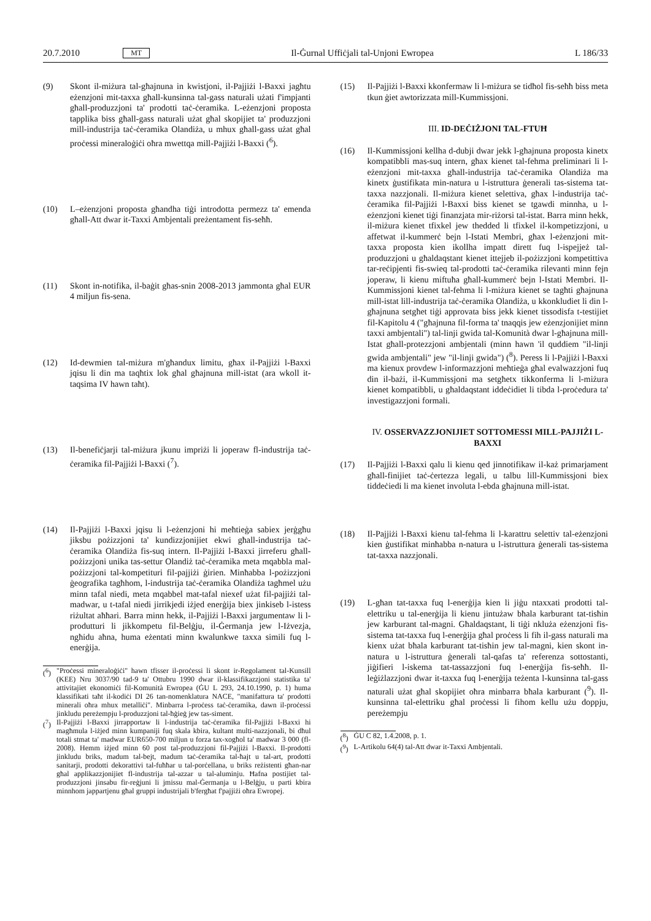20.7.2010 MT Il-Ġurnal Uffiċjali tal-Unjoni Ewropea L 186/33
(9) Skont il-miżura tal-għajnuna in kwistjoni, il-Pajjiżi l-Baxxi jagħtu eżenzjoni mit-taxxa għall-kunsinna tal-gass naturali użati f'impjanti għall-produzzjoni ta' prodotti taċ-ċeramika. L-eżenzjoni proposta tapplika biss għall-gass naturali użat għal skopijiet ta' produzzjoni mill-industrija taċ-ċeramika Olandiża, u mhux għall-gass użat għal proċessi mineraloġiċi oħra mwettqa mill-Pajjiżi l-Baxxi (<sup>6</sup>).
(10) L–eżenzjoni proposta għandha tiġi introdotta permezz ta' emenda għall-Att dwar it-Taxxi Ambjentali preżentament fis-seħħ.
(11) Skont in-notifika, il-baġit għas-snin 2008-2013 jammonta għal EUR 4 miljun fis-sena.
(12) Id-dewmien tal-miżura m'għandux limitu, għax il-Pajjiżi l-Baxxi jqisu li din ma taqħtix lok għal għajnuna mill-istat (ara wkoll it-taqsima IV hawn taħt).
(13) Il-benefiċjarji tal-miżura jkunu impriżi li joperaw fl-industrija taċ-ċeramika fil-Pajjiżi l-Baxxi (<sup>7</sup>).
(14) Il-Pajjiżi l-Baxxi jqisu li l-eżenzjoni hi meħtieġa sabiex jerġgħu jiksbu pożizzjoni ta' kundizzjonijiet ekwi għall-industrija taċ-ċeramika Olandiża fis-suq intern. Il-Pajjiżi l-Baxxi jirreferu għall-pożizzjoni unika tas-settur Olandiż taċ-ċeramika meta mqabbla mal-pożizzjoni tal-kompetituri fil-pajjiżi ġirien. Minħabba l-pożizzjoni ġeografika tagħhom, l-industrija taċ-ċeramika Olandiża tagħmel użu minn tafal niedi, meta mqabbel mat-tafal niexef użat fil-pajjiżi tal-madwar, u t-tafal niedi jirrikjedi iżjed enerġija biex jinkiseb l-istess riżultat aħħari. Barra minn hekk, il-Pajjiżi l-Baxxi jargumentaw li l-produtturi li jikkompetu fil-Belġju, il-Ġermanja jew l-Iżvezja, ngħidu aħna, huma eżentati minn kwalunkwe taxxa simili fuq l-enerġija.
(<sup>6</sup>) "Proċessi mineraloġiċi" hawn tfisser il-proċessi li skont ir-Regolament tal-Kunsill (KEE) Nru 3037/90 tad-9 ta' Ottubru 1990 dwar il-klassifikazzjoni statistika ta' attivitajiet ekonomiċi fil-Komunità Ewropea (ĠU L 293, 24.10.1990, p. 1) huma klassifikati taħt il-kodiċi DI 26 tan-nomenklatura NACE, "manifattura ta' prodotti minerali oħra mhux metalliċi". Minbarra l-proċess taċ-ċeramika, dawn il-proċessi jinkludu pereżempju l-produzzjoni tal-ħġieġ jew tas-siment.
(<sup>7</sup>) Il-Pajjiżi l-Baxxi jirrapportaw li l-industrija taċ-ċeramika fil-Pajjiżi l-Baxxi hi magħmula l-iżjed minn kumpaniji fuq skala kbira, kultant multi-nazzjonali, bi dħul totali stmat ta' madwar EUR650-700 miljun u forza tax-xogħol ta' madwar 3 000 (fl-2008). Hemm iżjed minn 60 post tal-produzzjoni fil-Pajjiżi l-Baxxi. Il-prodotti jinkludu briks, madum tal-bejt, madum taċ-ċeramika tal-ħajt u tal-art, prodotti sanitarji, prodotti dekorattivi tal-fuħħar u tal-porċellana, u briks reżistenti għan-nar għal applikazzjonijiet fl-industrija tal-azzar u tal-aluminju. Ħafna postijiet tal-produzzjoni jinsabu fir-reġjuni li jmissu mal-Ġermanja u l-Belġju, u parti kbira minnhom jappartjenu għal gruppi industrijali b'fergħat f'pajjiżi oħra Ewropej.
(15) Il-Pajjiżi l-Baxxi kkonfermaw li l-miżura se tidħol fis-seħħ biss meta tkun ġiet awtorizzata mill-Kummissjoni.
III. ID-DEĊIŻJONI TAL-FTUĦ
(16) Il-Kummissjoni kellha d-dubji dwar jekk l-għajnuna proposta kinetx kompatibbli mas-suq intern, għax kienet tal-fehma preliminari li l-eżenzjoni mit-taxxa għall-industrija taċ-ċeramika Olandiża ma kinetx ġustifikata min-natura u l-istruttura ġenerali tas-sistema tat-taxxa nazzjonali. Il-miżura kienet selettiva, għax l-industrija taċ-ċeramika fil-Pajjiżi l-Baxxi biss kienet se tgawdi minnha, u l-eżenzjoni kienet tiġi finanzjata mir-riżorsi tal-istat. Barra minn hekk, il-miżura kienet tfixkel jew thedded li tfixkel il-kompetizzjoni, u affetwat il-kummerċ bejn l-Istati Membri, għax l-eżenzjoni mit-taxxa proposta kien ikollha impatt dirett fuq l-ispejjeż tal-produzzjoni u għaldaqstant kienet ittejjeb il-pożizzjoni kompetittiva tar-reċipjenti fis-swieq tal-prodotti taċ-ċeramika rilevanti minn fejn joperaw, li kienu miftuħa għall-kummerċ bejn l-Istati Membri. Il-Kummissjoni kienet tal-fehma li l-miżura kienet se tagħti għajnuna mill-istat lill-industrija taċ-ċeramika Olandiża, u kkonkludiet li din l-għajnuna setgħet tiġi approvata biss jekk kienet tissodisfa t-testijiet fil-Kapitolu 4 ("għajnuna fil-forma ta' tnaqqis jew eżenzjonijiet minn taxxi ambjentali") tal-linji gwida tal-Komunità dwar l-għajnuna mill-Istat għall-protezzjoni ambjentali (minn hawn 'il quddiem "il-linji gwida ambjentali" jew "il-linji gwida") (<sup>8</sup>). Peress li l-Pajjiżi l-Baxxi ma kienux provdew l-informazzjoni meħtieġa għal evalwazzjoni fuq din il-bażi, il-Kummissjoni ma setgħetx tikkonferma li l-miżura kienet kompatibbli, u għaldaqstant iddeċidiet li tibda l-proċedura ta' investigazzjoni formali.
IV. OSSERVAZZJONIJIET SOTTOMESSI MILL-PAJJIŻI L-BAXXI
(17) Il-Pajjiżi l-Baxxi qalu li kienu qed jinnotifikaw il-każ primarjament għall-finijiet taċ-ċertezza legali, u talbu lill-Kummissjoni biex tiddeċiedi li ma kienet involuta l-ebda għajnuna mill-istat.
(18) Il-Pajjiżi l-Baxxi kienu tal-fehma li l-karattru selettiv tal-eżenzjoni kien ġustifikat minħabba n-natura u l-istruttura ġenerali tas-sistema tat-taxxa nazzjonali.
(19) L-għan tat-taxxa fuq l-enerġija kien li jiġu ntaxxati prodotti tal-elettriku u tal-enerġija li kienu jintużaw bħala karburant tat-tisħin jew karburant tal-magni. Għaldaqstant, li tiġi nkluża eżenzjoni fis-sistema tat-taxxa fuq l-enerġija għal proċess li fih il-gass naturali ma kienx użat bħala karburant tat-tisħin jew tal-magni, kien skont in-natura u l-istruttura ġenerali tal-qafas ta' referenza sottostanti, jiġifieri l-iskema tat-tassazzjoni fuq l-enerġija fis-seħħ. Il-leġiżlazzjoni dwar it-taxxa fuq l-enerġija teżenta l-kunsinna tal-gass naturali użat għal skopijiet oħra minbarra bħala karburant (<sup>9</sup>). Il-kunsinna tal-elettriku għal proċessi li fihom kellu użu doppju, pereżempju
(<sup>8</sup>) ĠU C 82, 1.4.2008, p. 1.
(<sup>9</sup>) L-Artikolu 64(4) tal-Att dwar it-Taxxi Ambjentali.